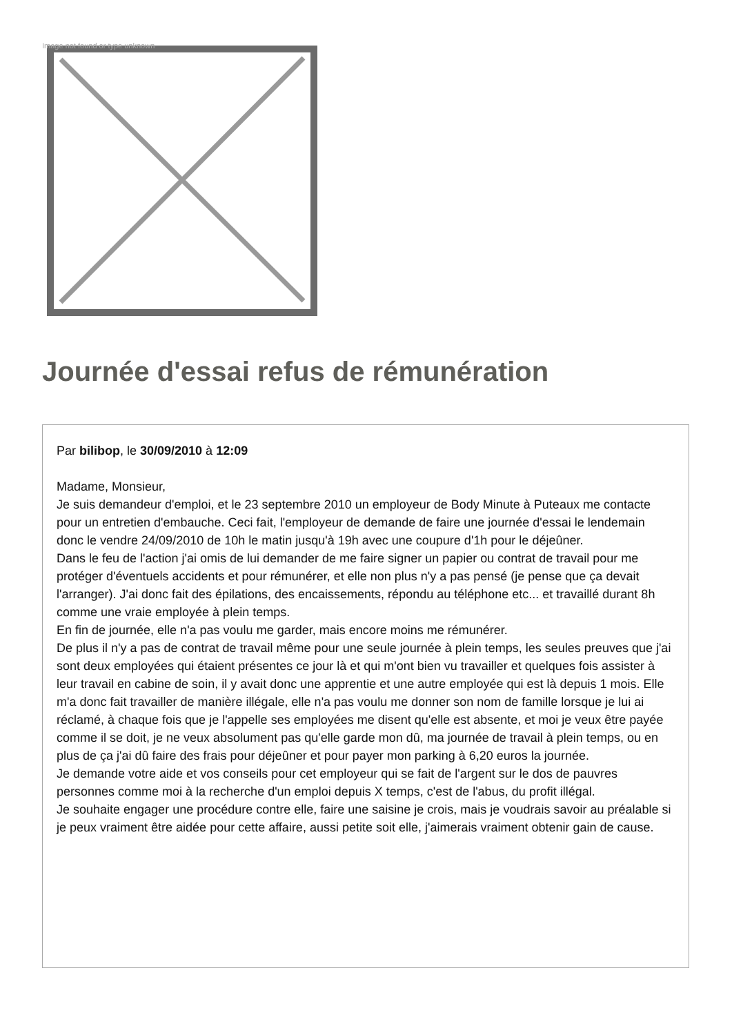Image not found or type unknown
Journée d'essai refus de rémunération
Par bilibop, le 30/09/2010 à 12:09
Madame, Monsieur,
Je suis demandeur d'emploi, et le 23 septembre 2010 un employeur de Body Minute à Puteaux me contacte pour un entretien d'embauche. Ceci fait, l'employeur de demande de faire une journée d'essai le lendemain donc le vendre 24/09/2010 de 10h le matin jusqu'à 19h avec une coupure d'1h pour le déjeûner.
Dans le feu de l'action j'ai omis de lui demander de me faire signer un papier ou contrat de travail pour me protéger d'éventuels accidents et pour rémunérer, et elle non plus n'y a pas pensé (je pense que ça devait l'arranger). J'ai donc fait des épilations, des encaissements, répondu au téléphone etc... et travaillé durant 8h comme une vraie employée à plein temps.
En fin de journée, elle n'a pas voulu me garder, mais encore moins me rémunérer.
De plus il n'y a pas de contrat de travail même pour une seule journée à plein temps, les seules preuves que j'ai sont deux employées qui étaient présentes ce jour là et qui m'ont bien vu travailler et quelques fois assister à leur travail en cabine de soin, il y avait donc une apprentie et une autre employée qui est là depuis 1 mois. Elle m'a donc fait travailler de manière illégale, elle n'a pas voulu me donner son nom de famille lorsque je lui ai réclamé, à chaque fois que je l'appelle ses employées me disent qu'elle est absente, et moi je veux être payée comme il se doit, je ne veux absolument pas qu'elle garde mon dû, ma journée de travail à plein temps, ou en plus de ça j'ai dû faire des frais pour déjeûner et pour payer mon parking à 6,20 euros la journée.
Je demande votre aide et vos conseils pour cet employeur qui se fait de l'argent sur le dos de pauvres personnes comme moi à la recherche d'un emploi depuis X temps, c'est de l'abus, du profit illégal.
Je souhaite engager une procédure contre elle, faire une saisine je crois, mais je voudrais savoir au préalable si je peux vraiment être aidée pour cette affaire, aussi petite soit elle, j'aimerais vraiment obtenir gain de cause.